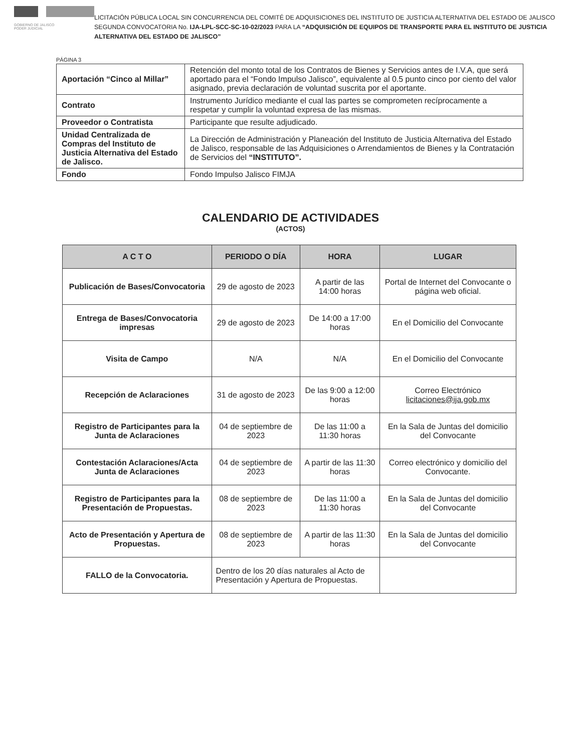GOBIERNO DE JALISCO
PODER JUDICIAL
LICITACIÓN PÚBLICA LOCAL SIN CONCURRENCIA DEL COMITÉ DE ADQUISICIONES DEL INSTITUTO DE JUSTICIA ALTERNATIVA DEL ESTADO DE JALISCO SEGUNDA CONVOCATORIA No. IJA-LPL-SCC-SC-10-02/2023 PARA LA “ADQUISICIÓN DE EQUIPOS DE TRANSPORTE PARA EL INSTITUTO DE JUSTICIA ALTERNATIVA DEL ESTADO DE JALISCO”
PÁGINA 3
| Aportación “Cinco al Millar” | Retención del monto total de los Contratos de Bienes y Servicios antes de I.V.A, que será aportado para el “Fondo Impulso Jalisco”, equivalente al 0.5 punto cinco por ciento del valor asignado, previa declaración de voluntad suscrita por el aportante. |
| Contrato | Instrumento Jurídico mediante el cual las partes se comprometen recíprocamente a respetar y cumplir la voluntad expresa de las mismas. |
| Proveedor o Contratista | Participante que resulte adjudicado. |
| Unidad Centralizada de Compras del Instituto de Justicia Alternativa del Estado de Jalisco. | La Dirección de Administración y Planeación del Instituto de Justicia Alternativa del Estado de Jalisco, responsable de las Adquisiciones o Arrendamientos de Bienes y la Contratación de Servicios del “INSTITUTO”. |
| Fondo | Fondo Impulso Jalisco FIMJA |
CALENDARIO DE ACTIVIDADES
(ACTOS)
| A C T O | PERIODO O DÍA | HORA | LUGAR |
| --- | --- | --- | --- |
| Publicación de Bases/Convocatoria | 29 de agosto de 2023 | A partir de las 14:00 horas | Portal de Internet del Convocante o página web oficial. |
| Entrega de Bases/Convocatoria impresas | 29 de agosto de 2023 | De 14:00 a 17:00 horas | En el Domicilio del Convocante |
| Visita de Campo | N/A | N/A | En el Domicilio del Convocante |
| Recepción de Aclaraciones | 31 de agosto de 2023 | De las 9:00 a 12:00 horas | Correo Electrónico licitaciones@ija.gob.mx |
| Registro de Participantes para la Junta de Aclaraciones | 04 de septiembre de 2023 | De las 11:00 a 11:30 horas | En la Sala de Juntas del domicilio del Convocante |
| Contestación Aclaraciones/Acta Junta de Aclaraciones | 04 de septiembre de 2023 | A partir de las 11:30 horas | Correo electrónico y domicilio del Convocante. |
| Registro de Participantes para la Presentación de Propuestas. | 08 de septiembre de 2023 | De las 11:00 a 11:30 horas | En la Sala de Juntas del domicilio del Convocante |
| Acto de Presentación y Apertura de Propuestas. | 08 de septiembre de 2023 | A partir de las 11:30 horas | En la Sala de Juntas del domicilio del Convocante |
| FALLO de la Convocatoria. | Dentro de los 20 días naturales al Acto de Presentación y Apertura de Propuestas. | | |